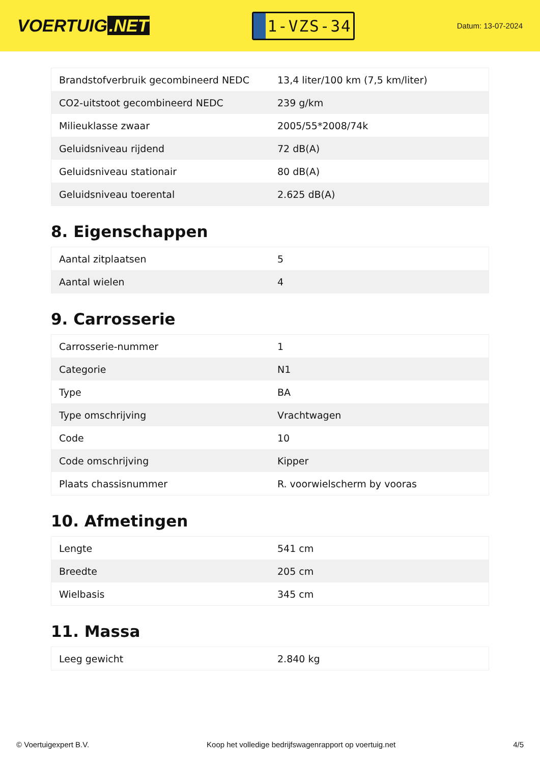VOERTUIG.NET
1-VZS-34
Datum: 13-07-2024
| Brandstofverbruik gecombineerd NEDC | 13,4 liter/100 km (7,5 km/liter) |
| CO2-uitstoot gecombineerd NEDC | 239 g/km |
| Milieuklasse zwaar | 2005/55*2008/74k |
| Geluidsniveau rijdend | 72 dB(A) |
| Geluidsniveau stationair | 80 dB(A) |
| Geluidsniveau toerental | 2.625 dB(A) |
8. Eigenschappen
| Aantal zitplaatsen | 5 |
| Aantal wielen | 4 |
9. Carrosserie
| Carrosserie-nummer | 1 |
| Categorie | N1 |
| Type | BA |
| Type omschrijving | Vrachtwagen |
| Code | 10 |
| Code omschrijving | Kipper |
| Plaats chassisnummer | R. voorwielscherm by vooras |
10. Afmetingen
| Lengte | 541 cm |
| Breedte | 205 cm |
| Wielbasis | 345 cm |
11. Massa
| Leeg gewicht | 2.840 kg |
© Voertuigexpert B.V. Koop het volledige bedrijfswagenrapport op voertuig.net 4/5